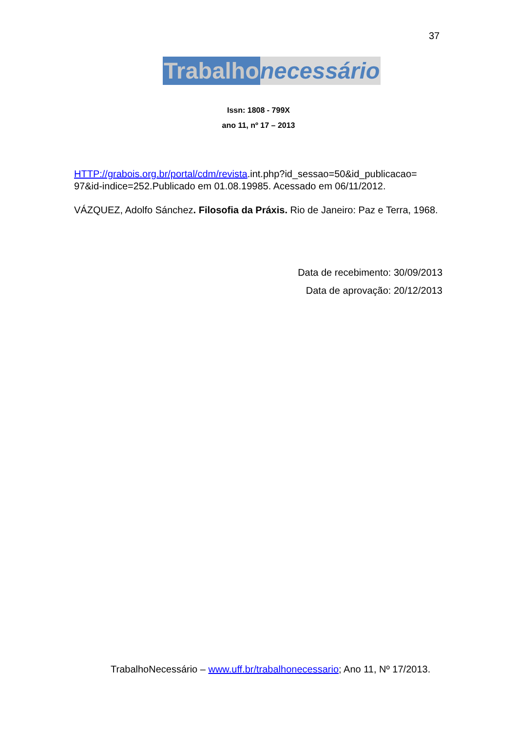37
Trabalho necessário
Issn: 1808 - 799X
ano 11, nº 17 – 2013
HTTP://grabois.org.br/portal/cdm/revista.int.php?id_sessao=50&id_publicacao= 97&id-indice=252.Publicado em 01.08.19985. Acessado em 06/11/2012.
VÁZQUEZ, Adolfo Sánchez. Filosofia da Práxis. Rio de Janeiro: Paz e Terra, 1968.
Data de recebimento: 30/09/2013
Data de aprovação: 20/12/2013
TrabalhoNecessário – www.uff.br/trabalhonecessario; Ano 11, Nº 17/2013.